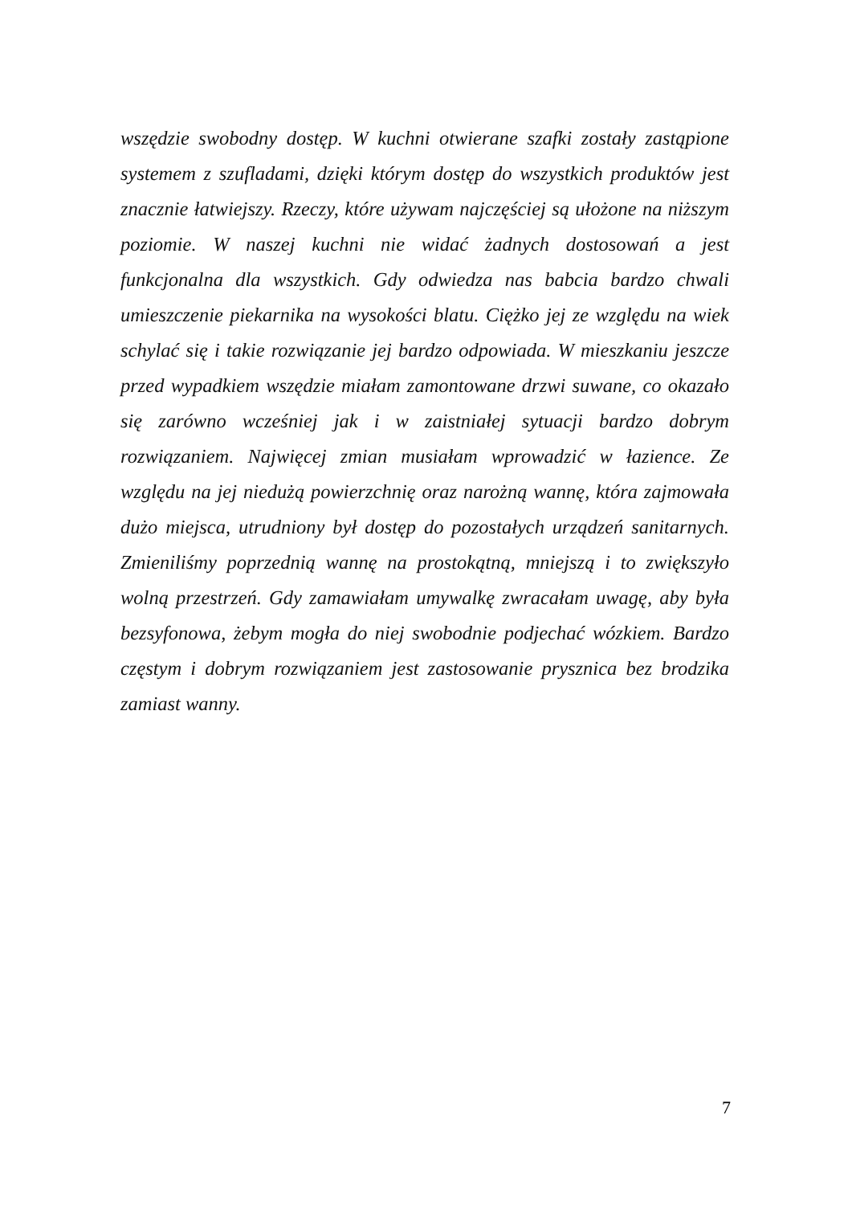wszędzie swobodny dostęp. W kuchni otwierane szafki zostały zastąpione systemem z szufladami, dzięki którym dostęp do wszystkich produktów jest znacznie łatwiejszy. Rzeczy, które używam najczęściej są ułożone na niższym poziomie. W naszej kuchni nie widać żadnych dostosowań a jest funkcjonalna dla wszystkich. Gdy odwiedza nas babcia bardzo chwali umieszczenie piekarnika na wysokości blatu. Ciężko jej ze względu na wiek schylać się i takie rozwiązanie jej bardzo odpowiada. W mieszkaniu jeszcze przed wypadkiem wszędzie miałam zamontowane drzwi suwane, co okazało się zarówno wcześniej jak i w zaistniałej sytuacji bardzo dobrym rozwiązaniem. Najwięcej zmian musiałam wprowadzić w łazience. Ze względu na jej niedużą powierzchnię oraz narożną wannę, która zajmowała dużo miejsca, utrudniony był dostęp do pozostałych urządzeń sanitarnych. Zmieniliśmy poprzednią wannę na prostokątną, mniejszą i to zwiększyło wolną przestrzeń. Gdy zamawiałam umywalkę zwracałam uwagę, aby była bezsyfonowa, żebym mogła do niej swobodnie podjechać wózkiem. Bardzo częstym i dobrym rozwiązaniem jest zastosowanie prysznica bez brodzika zamiast wanny.
7